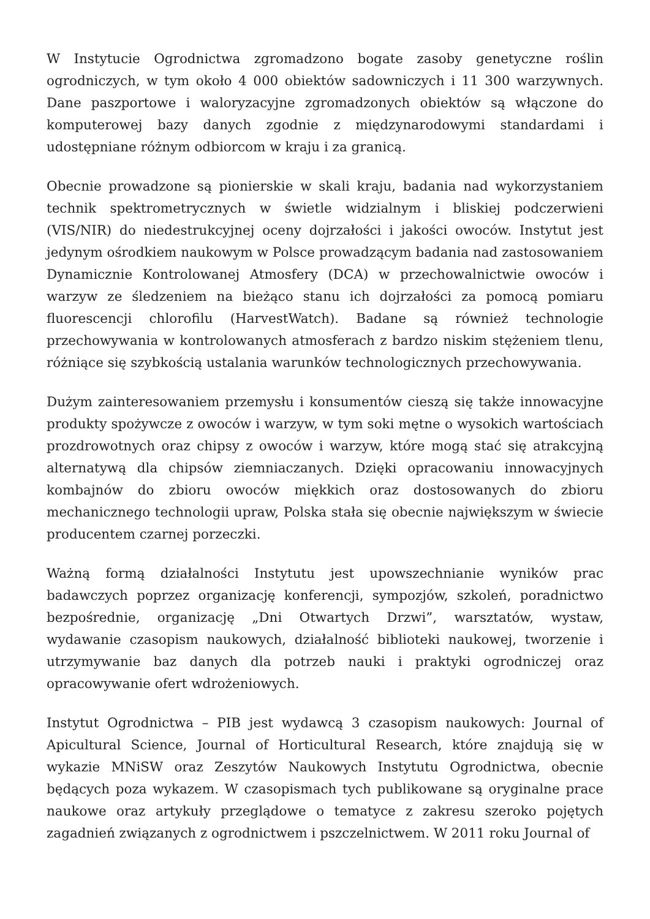W Instytucie Ogrodnictwa zgromadzono bogate zasoby genetyczne roślin ogrodniczych, w tym około 4 000 obiektów sadowniczych i 11 300 warzywnych. Dane paszportowe i waloryzacyjne zgromadzonych obiektów są włączone do komputerowej bazy danych zgodnie z międzynarodowymi standardami i udostępniane różnym odbiorcom w kraju i za granicą.
Obecnie prowadzone są pionierskie w skali kraju, badania nad wykorzystaniem technik spektrometrycznych w świetle widzialnym i bliskiej podczerwieni (VIS/NIR) do niedestrukcyjnej oceny dojrzałości i jakości owoców. Instytut jest jedynym ośrodkiem naukowym w Polsce prowadzącym badania nad zastosowaniem Dynamicznie Kontrolowanej Atmosfery (DCA) w przechowalnictwie owoców i warzyw ze śledzeniem na bieżąco stanu ich dojrzałości za pomocą pomiaru fluorescencji chlorofilu (HarvestWatch). Badane są również technologie przechowywania w kontrolowanych atmosferach z bardzo niskim stężeniem tlenu, różniące się szybkością ustalania warunków technologicznych przechowywania.
Dużym zainteresowaniem przemysłu i konsumentów cieszą się także innowacyjne produkty spożywcze z owoców i warzyw, w tym soki mętne o wysokich wartościach prozdrowotnych oraz chipsy z owoców i warzyw, które mogą stać się atrakcyjną alternatywą dla chipsów ziemniaczanych. Dzięki opracowaniu innowacyjnych kombajnów do zbioru owoców miękkich oraz dostosowanych do zbioru mechanicznego technologii upraw, Polska stała się obecnie największym w świecie producentem czarnej porzeczki.
Ważną formą działalności Instytutu jest upowszechnianie wyników prac badawczych poprzez organizację konferencji, sympozjów, szkoleń, poradnictwo bezpośrednie, organizację „Dni Otwartych Drzwi”, warsztatów, wystaw, wydawanie czasopism naukowych, działalność biblioteki naukowej, tworzenie i utrzymywanie baz danych dla potrzeb nauki i praktyki ogrodniczej oraz opracowywanie ofert wdrożeniowych.
Instytut Ogrodnictwa – PIB jest wydawcą 3 czasopism naukowych: Journal of Apicultural Science, Journal of Horticultural Research, które znajdują się w wykazie MNiSW oraz Zeszytów Naukowych Instytutu Ogrodnictwa, obecnie będących poza wykazem. W czasopismach tych publikowane są oryginalne prace naukowe oraz artykuły przeglądowe o tematyce z zakresu szeroko pojętych zagadnień związanych z ogrodnictwem i pszczelnictwem. W 2011 roku Journal of